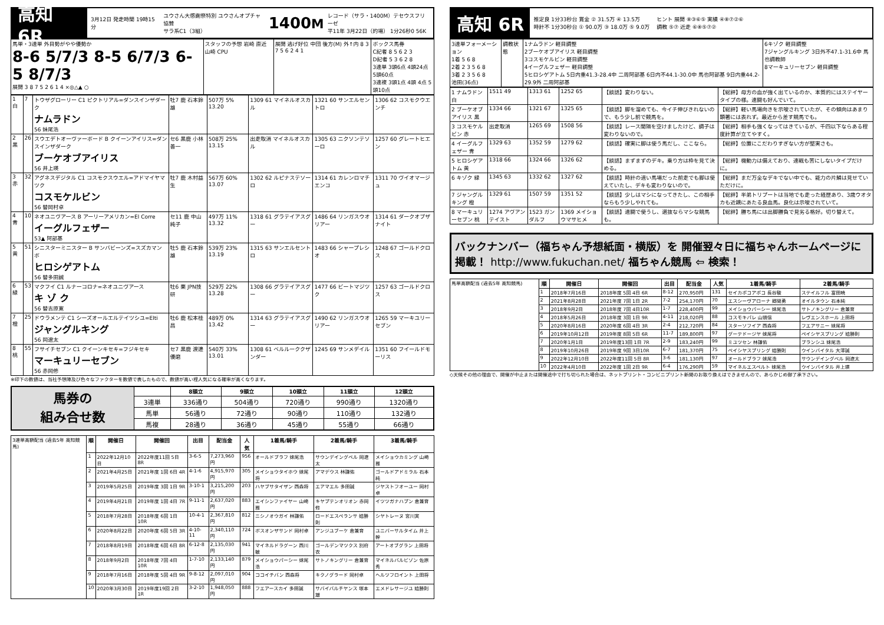高知 6R
3月12日 発走時間 19時15分
ユウさん大感謝祭特別 ユウさんオプチャ協賛
サラ系C1（3組）
1400M
レコード（サラ・1400M）テセウスフリーゼ
平11年 3月22日（的場） 1分26秒0 56K
| 馬単・3連単 外目勢がやや優勢か 8-6 5/7/3 8-5 6/7/3 6-5 8/7/3 展開 3 8 7 5 2 6 1 4 ×◎△▲ ○ | スタッフの予想 岩崎 直近 山崎 CPU | 展開 逃げ好位 中団 後方(M) 外↑内 8 3 7 5 6 2 4 1 | ボックス馬券 C記者 8 5 6 2 3 D記者 5 3 6 2 8 3連単 3頭6点 4頭24点 5頭60点 3連複 3頭1点 4頭 4点 5頭10点 |
| 1 白 | 7 | トウザグローリー C1 ピクトリアル=ダンスインザダーク ナムラドン 56 妹尾浩 | 牡7 鹿 石本鈴雄 | 507万 5% 13.20 | 1309 61 マイネルオスカル | 1321 60 サンエルセントロ | 1306 62 コスモクウエンチ |
| 2 黒 | 26 | スウエデトオーヴァーボード B クイーンアイリス=ダンスインザダーク ブーケオブアイリス 56 井上瑛 | セ6 黒鹿 小林善一 | 508万 25% 13.15 | 出走取消 マイネルオスカル | 1305 63 ニクソンテソーロ | 1257 60 グレートヒエン |
| 3 赤 | 32 | アグネスデジタル C1 コスモクスウエル=アドマイヤマツク コスモケルビン 56 替岡村卓 | 牡7 鹿 木村益生 | 567万 60% 13.07 | 1302 62 ルピナステソーロ | 1314 61 カレンロマチエンコ | 1311 70 ヴイオマージュ |
| 4 青 | 10 | ネオユニヴアース B アーリーアメリカン=El Corre イーグルフェザー 53▲ 阿部基 | セ11 鹿 中山純子 | 497万 11% 13.32 | 1318 61 グラテイアスグー | 1486 64 リンガスウオリアー | 1314 61 ダークオブザナイト |
| 5 黄 | 51 | シニスターミニスター B サンバビーンズ=スズカマンボ ヒロシゲアトム 56 替多田誠 | 牡5 鹿 石本鈴雄 | 539万 23% 13.19 | 1315 63 サンエルセントロ | 1483 66 シャープレシオ | 1248 67 ゴールドクロス |
| 6 緑 | 53 | マクフイ C1 ルナーコロナ=ネオユニヴアース キ ゾ ク 56 替吉原寛 | 牡6 栗 JPN技研 | 529万 22% 13.28 | 1308 66 グラテイアスグー | 1477 66 ビートマジツク | 1257 63 ゴールドクロス |
| 7 橙 | 25 | ドウラメンテ C1 シーズオールエルテイツシユ=Elti ジャングルキング 56 岡遼太 | 牡6 鹿 松本桂昌 | 489万 0% 13.42 | 1314 63 グラテイアスグー | 1490 62 リンガスウオリアー | 1265 59 マーキユリーセブン |
| 8 桃 | 55 | フサイチセブン C1 クイーンキセキ=フジキセキ マーキュリーセブン 56 赤岡修 | セ7 黒鹿 渡邊優磨 | 540万 33% 13.01 | 1308 61 ベルルーククザンダー | 1245 69 サンメデイル | 1351 60 フイールドモーリス |
※印下の数値は、当社予想陣及び色々なファクターを数値で表したもので、数値が高い程人気になる確率が高くなります。
| 馬券の 組み合せ数 | | 8頭立 | 9頭立 | 10頭立 | 11頭立 | 12頭立 |
| | 3連単 | 336通り | 504通り | 720通り | 990通り | 1320通り |
| | 馬単 | 56通り | 72通り | 90通り | 110通り | 132通り |
| | 馬複 | 28通り | 36通り | 45通り | 55通り | 66通り |
| 3連単高額配当 (過去5年 高知競馬) | 順 | 開催日 | 開催回 | 出目 | 配当金 | 人気 | 1着馬/騎手 | 2着馬/騎手 | 3着馬/騎手 |
| | 1 | 2022年12月10日 | 2022年度11回 5日 8R | 3-6-5 | 7,273,960円 | 956 | オールドブラフ 妹尾浩 | サウンデイングベル 岡遼太 | メイショウカミング 山崎雅 |
| | 2 | 2021年4月25日 | 2021年度 1回 6日 4R | 4-1-6 | 4,915,970円 | 305 | メイショウタイホウ 妹尾将 | アマデウス 林謙佑 | ゴールドアドミラル 石本純 |
| | 3 | 2019年5月25日 | 2019年度 3回 1日 9R | 3-10-1 | 3,215,200円 | 203 | ハヤブサタイザン 西森将 | エアマエル 多田誠 | ジヤストフオーユー 岡村卓 |
| | 4 | 2019年4月21日 | 2019年度 1回 4日 7R | 9-11-1 | 2,637,020円 | 883 | エイシンファイヤー 山崎雅 | キヤプテンオリオン 赤岡修 | イツツガナハプン 倉兼育 |
| | 5 | 2018年7月28日 | 2018年度 6回 1日10R | 10-4-1 | 2,367,810円 | 812 | ニシノオウガイ 林謙佑 | ロードエスペランサ 嬉勝則 | シヤトレーヌ 宮川実 |
| | 6 | 2020年8月22日 | 2020年度 6回 5日 3R | 4-10-11 | 2,340,110円 | 724 | ボスオンザサンド 岡村卓 | アンジユブーケ 倉兼育 | ユニバーサルタイム 井上幹 |
| | 7 | 2018年8月19日 | 2018年度 6回 6日 8R | 6-12-8 | 2,135,030円 | 941 | マイネルドラグーン 西川敏 | ゴールデンマツクス 別府衣 | アートオブグラン 上田将 |
| | 8 | 2018年9月2日 | 2018年度 7回 4日10R | 1-7-10 | 2,133,140円 | 879 | メイショウパーシー 妹尾浩 | サトノキングリー 倉兼育 | マイネルバルビゾン 佐原秀 |
| | 9 | 2018年7月16日 | 2018年度 5回 4日 9R | 9-8-12 | 2,097,010円 | 904 | ココイチバン 西森将 | キクノグラード 岡村卓 | ヘルツフロイント 上田将 |
| | 10 | 2020年3月30日 | 2019年度19回 2日 1R | 3-2-10 | 1,948,050円 | 888 | フエアースカイ 多田誠 | サバイバルチヤンス 塚本雄 | エメドレサージユ 嬉勝則 |
高知 6R
推定良 1分33秒台 賞金 ② 31.5万 ④ 13.5万
時計不 1分30秒台 ① 90.0万 ③ 18.0万 ⑤ 9.0万
ヒント 展開 ⑧③⑥⑤ 実績 ④⑧⑦②⑥
調教 ⑤⑦ 近走 ⑥⑧⑤⑦②
| 3連単フォーメーション 1着 5 6 8 2着 2 3 5 6 8 3着 2 3 5 6 8 池田(36点) | 調教状態 | 1ナムラドン 軽目調整 2ブーケオブアイリス 軽目調整 3コスモケルビン 軽目調整 4イーグルフェザー 軽目調整 5ヒロシゲアトム 5日内重41.3-28.4中 二周阿部基 6日内不44.1-30.0中 馬也阿部基 9日内重44.2-29.9外 二周阿部基 | 6キゾク 軽目調整 7ジャングルキング 3日外不47.1-31.6中 馬也調教師 8マーキュリーセブン 軽目調整 |
| 1 ナムラドン 白 | 1511 49 | 1313 61 | 1252 65 | 【談話】変わりない。 | 【総評】母方の血が強く出ているのか、本質的にはステイヤータイプの様。連闘も好んでいて。 |
| 2 ブーケオブアイリス 黒 | 1334 66 | 1321 67 | 1325 65 | 【談話】脚を溜めても、今イチ伸びきれないので、もう少し前で競馬を。 | 【総評】軽い馬場向きを示唆されていたが、その傾向はあまり顕著には表れず。最近から差す競馬でも。 |
| 3 コスモケルビン 赤 | 出走取消 | 1265 69 | 1508 56 | 【談話】レース間隔を空けましたけど、調子は変わりないので。 | 【総評】相手も強くなってはきているが、千四以下ならある程度計算が立てやすく。 |
| 4 イーグルフェザー 青 | 1329 63 | 1352 59 | 1279 62 | 【談話】確実に脚は使う馬だし、ここなら。 | 【総評】位置にこだわりすぎない方が堅実さも。 |
| 5 ヒロシゲアトム 黄 | 1318 66 | 1324 66 | 1326 62 | 【談話】まずまずのデキ。乗り方は枠を見て決める。 | 【総評】機動力は備えており、連戦も苦にしないタイプだけに。 |
| 6 キゾク 緑 | 1345 63 | 1332 62 | 1327 62 | 【談話】時計の速い馬場だった前走でも脚は使えていたし、デキも変わりないので。 | 【総評】まだ万全なデキでない中でも、能力の片鱗は見せていただけに。 |
| 7 ジャングルキング 橙 | 1329 61 | 1507 59 | 1351 52 | 【談話】少しはマシになってきたし、この相手ならもう少しやれても。 | 【総評】半弟トリプートは当地でも走った経歴あり、3歳ウオタカも近親にあたる良血馬。良化は示唆されていて。 |
| 8 マーキュリーセブン 桃 | 1274 アヴアンテイスト | 1523 ガンダルフ | 1369 メイショウマサヒメ | 【談話】連闘で使うし、選抜ならマシな競馬も。 | 【総評】勝ち馬には出脚勝負で見劣る格好。切り替えて。 |
バックナンバー（福ちゃん予想紙面・横版）を 開催翌々日に福ちゃんホームページに掲載！ http://www.fukuchan.net/ 福ちゃん競馬 ⇦ 検索！
| 馬単高額配当 (過去5年 高知競馬) | 順 | 開催日 | 開催回 | 出目 | 配当金 | 人気 | 1着馬/騎手 | 2着馬/騎手 |
| | 1 | 2018年7月16日 | 2018年度 5回 4日 6R | 8-12 | 270,950円 | 131 | セイカポコアポコ 長谷駿 | ステイルフル 富田暁 |
| | 2 | 2021年8月28日 | 2021年度 7回 1日 2R | 7-2 | 254,170円 | 70 | エスシーヴアローナ 郷間勇 | オイルタウン 石本純 |
| | 3 | 2018年9月2日 | 2018年度 7回 4日10R | 1-7 | 228,400円 | 99 | メイショウパーシー 妹尾浩 | サトノキングリー 倉兼育 |
| | 4 | 2018年5月26日 | 2018年度 3回 1日 9R | 4-11 | 218,020円 | 88 | コスモキパレ 山頭信 | レヴエンスホール 上田将 |
| | 5 | 2020年8月16日 | 2020年度 6回 4日 3R | 2-4 | 212,720円 | 84 | スターソフイア 西森将 | フエアサニー 妹尾将 |
| | 6 | 2019年10月12日 | 2019年度 8回 5日 6R | 11-7 | 189,800円 | 97 | グーテドージヤ 妹尾将 | ペイシヤスプリング 嬉勝則 |
| | 7 | 2020年1月1日 | 2019年度13回 1日 7R | 2-9 | 183,240円 | 99 | ミユツセン 林謙佑 | ブランシユ 妹尾浩 |
| | 8 | 2019年10月26日 | 2019年度 9回 3日10R | 6-7 | 181,370円 | 75 | ペイシヤスプリング 嬉勝則 | ウインバイタル 大澤誠 |
| | 9 | 2022年12月10日 | 2022年度11回 5日 8R | 3-6 | 181,130円 | 97 | オールドブラフ 妹尾浩 | サウンデイングベル 岡遼太 |
| | 10 | 2022年4月10日 | 2022年度 1回 2日 9R | 6-4 | 176,290円 | 59 | マイネルエスペルト 妹尾浩 | ウインバイタル 井上瑛 |
◇天候その他の理由で、開催が中止または開催途中で打ち切られた場合は、ネットプリント・コンビニプリント新聞のお取り換えはできませんので、あらかじめ御了承下さい。